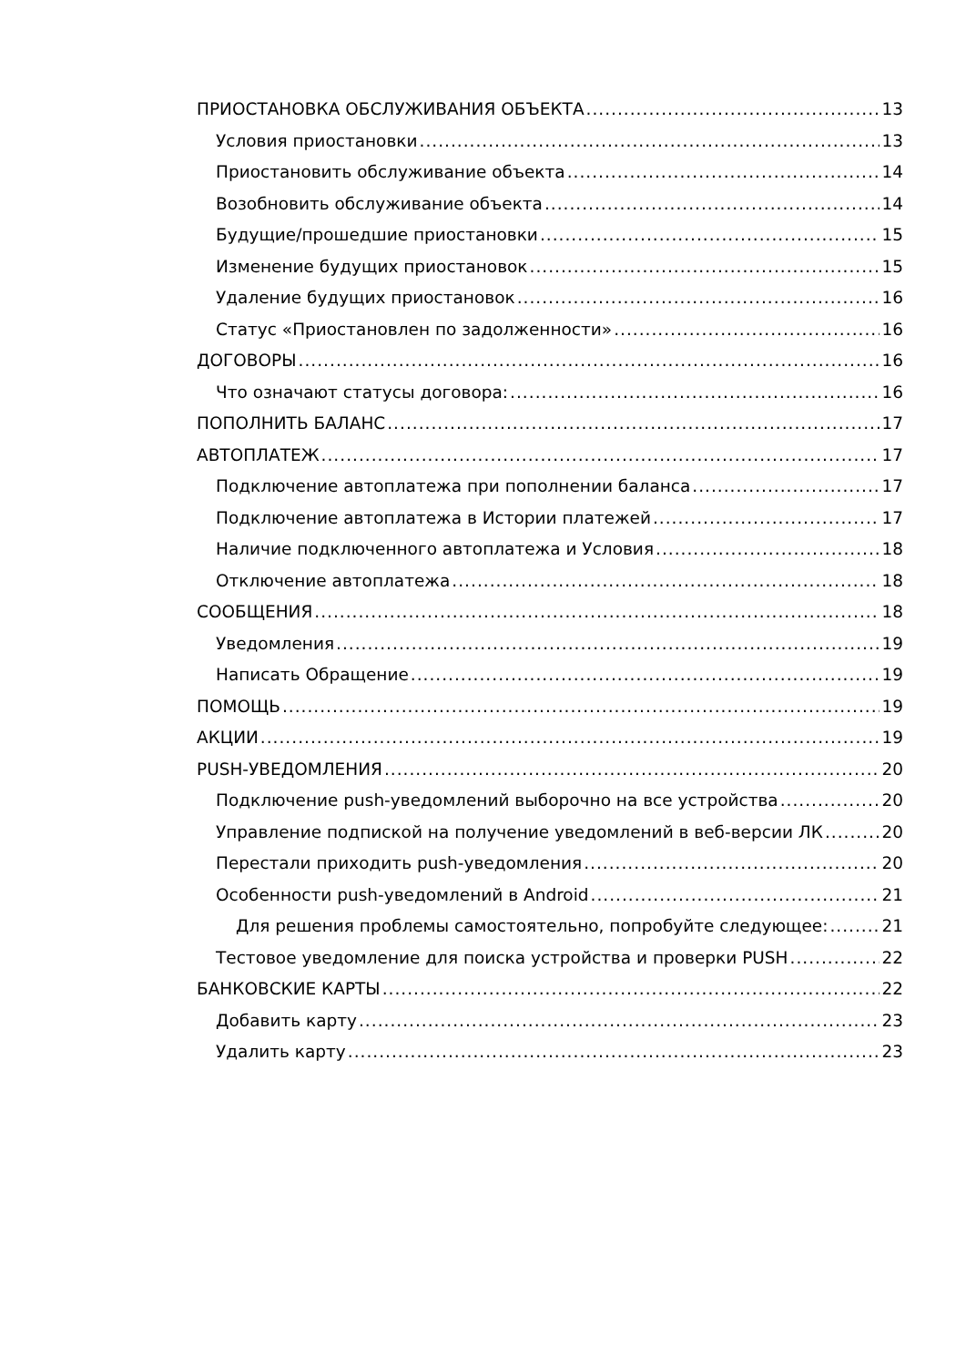ПРИОСТАНОВКА ОБСЛУЖИВАНИЯ ОБЪЕКТА 13
Условия приостановки 13
Приостановить обслуживание объекта 14
Возобновить обслуживание объекта 14
Будущие/прошедшие приостановки 15
Изменение будущих приостановок 15
Удаление будущих приостановок 16
Статус «Приостановлен по задолженности» 16
ДОГОВОРЫ 16
Что означают статусы договора: 16
ПОПОЛНИТЬ БАЛАНС 17
АВТОПЛАТЕЖ 17
Подключение автоплатежа при пополнении баланса 17
Подключение автоплатежа в Истории платежей 17
Наличие подключенного автоплатежа и Условия 18
Отключение автоплатежа 18
СООБЩЕНИЯ 18
Уведомления 19
Написать Обращение 19
ПОМОЩЬ 19
АКЦИИ 19
PUSH-УВЕДОМЛЕНИЯ 20
Подключение push-уведомлений выборочно на все устройства 20
Управление подпиской на получение уведомлений в веб-версии ЛК 20
Перестали приходить push-уведомления 20
Особенности push-уведомлений в Android 21
Для решения проблемы самостоятельно, попробуйте следующее: 21
Тестовое уведомление для поиска устройства и проверки PUSH 22
БАНКОВСКИЕ КАРТЫ 22
Добавить карту 23
Удалить карту 23